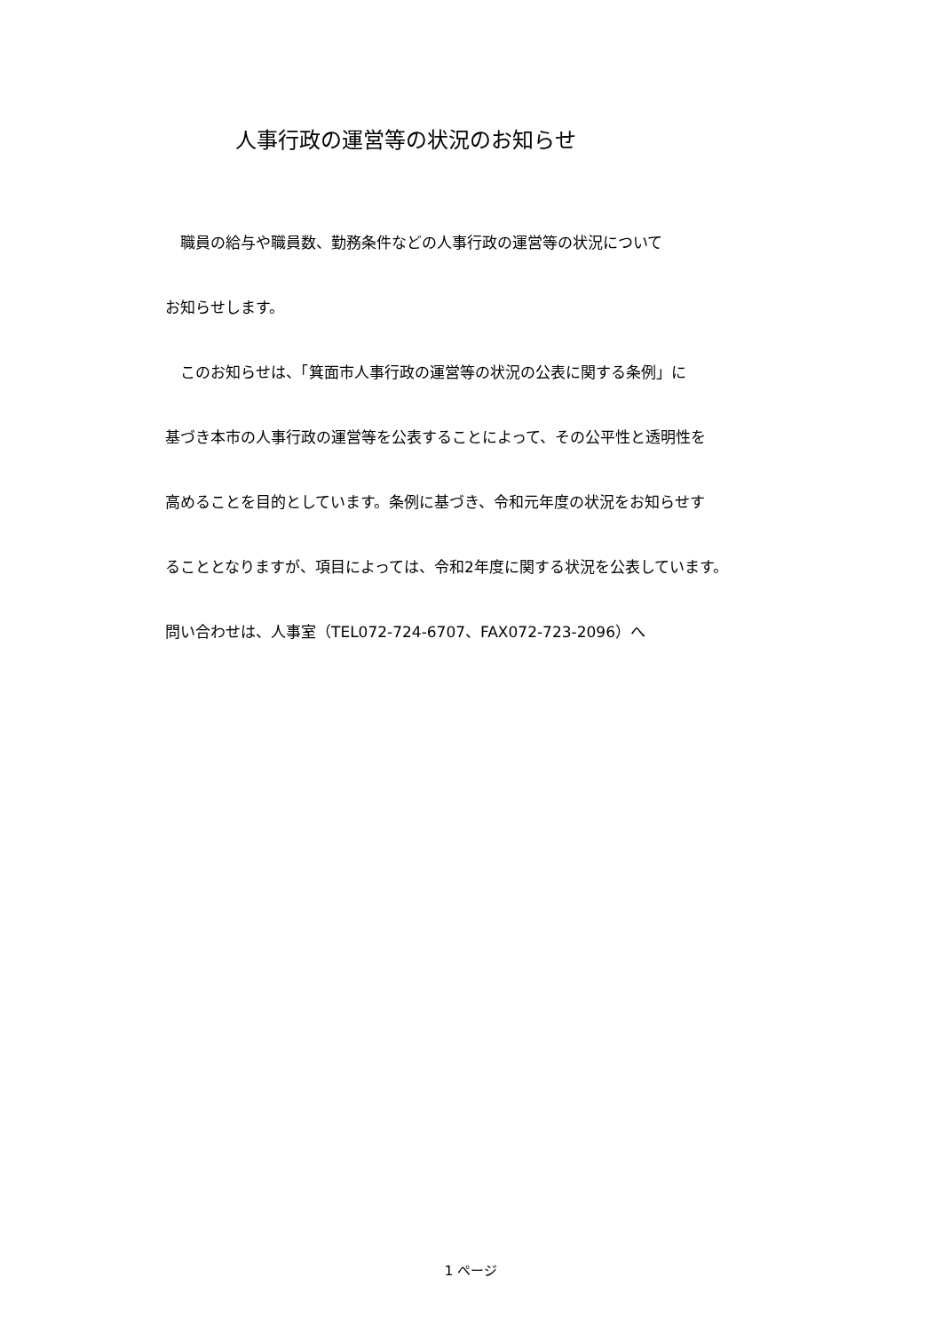人事行政の運営等の状況のお知らせ
　職員の給与や職員数、勤務条件などの人事行政の運営等の状況について
お知らせします。
　このお知らせは、「箕面市人事行政の運営等の状況の公表に関する条例」に
基づき本市の人事行政の運営等を公表することによって、その公平性と透明性を
高めることを目的としています。条例に基づき、令和元年度の状況をお知らせす
ることとなりますが、項目によっては、令和2年度に関する状況を公表しています。
問い合わせは、人事室（TEL072-724-6707、FAX072-723-2096）へ
1 ページ